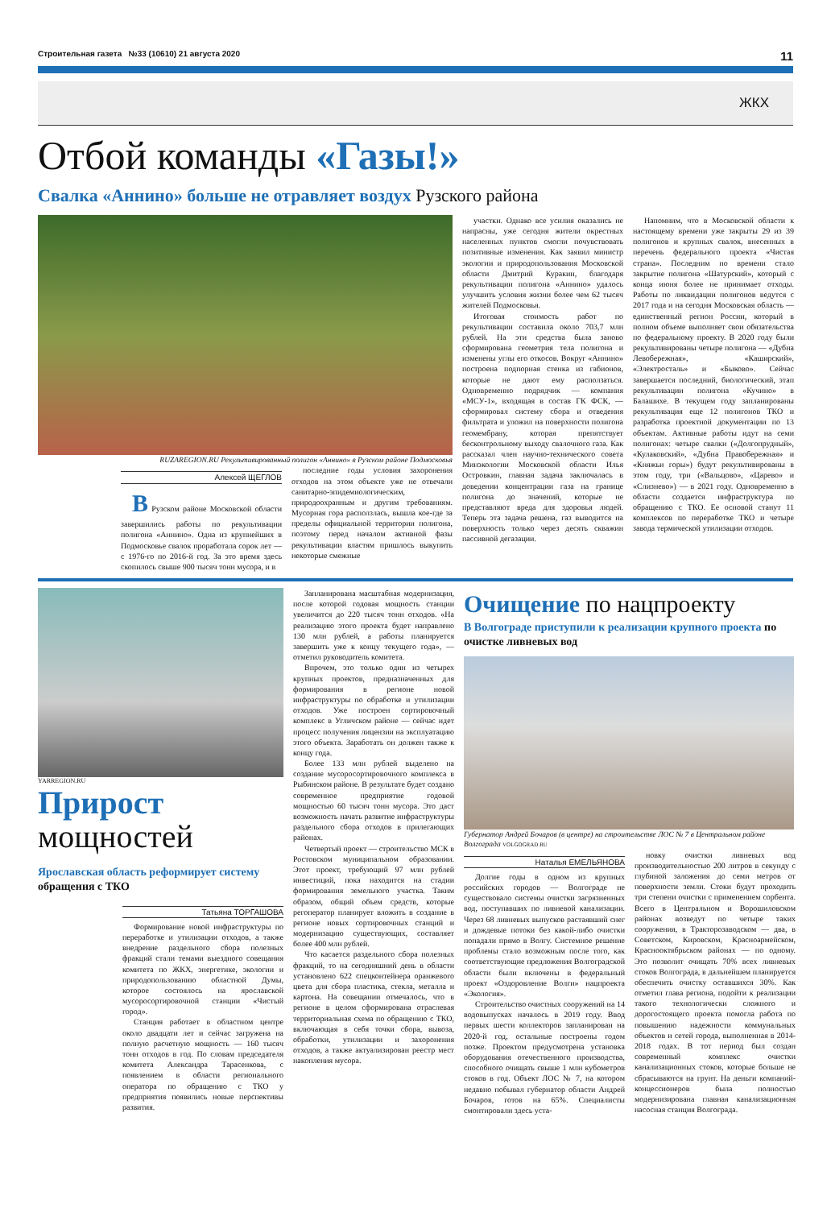Строительная газета №33 (10610) 21 августа 2020 11
ЖКХ
Отбой команды «Газы!»
Свалка «Аннино» больше не отравляет воздух Рузского района
RUZAREGION.RU Рекультивированный полигон «Аннино» в Рузском районе Подмосковья
Алексей ЩЕГЛОВ
В Рузском районе Московской области завершились работы по рекультивации полигона «Аннино». Одна из крупнейших в Подмосковье свалок проработала сорок лет — с 1976-го по 2016-й год. За это время здесь скопилось свыше 900 тысяч тонн мусора, и в
последние годы условия захоронения отходов на этом объекте уже не отвечали санитарно-эпидемиологическим, природоохранным и другим требованиям. Мусорная гора расползлась, вышла кое-где за пределы официальной территории полигона, поэтому перед началом активной фазы рекультивации властям пришлось выкупить некоторые смежные
участки. Однако все усилия оказались не напрасны, уже сегодня жители окрестных населенных пунктов смогли почувствовать позитивные изменения. Как заявил министр экологии и природопользования Московской области Дмитрий Куракин, благодаря рекультивации полигона «Аннино» удалось улучшить условия жизни более чем 62 тысяч жителей Подмосковья.
Итоговая стоимость работ по рекультивации составила около 703,7 млн рублей. На эти средства была заново сформирована геометрия тела полигона и изменены углы его откосов. Вокруг «Аннино» построена подпорная стенка из габионов, которые не дают ему расползаться. Одновременно подрядчик — компания «МСУ-1», входящая в состав ГК ФСК, — сформировал систему сбора и отведения фильтрата и уложил на поверхности полигона геомембрану, которая препятствует бесконтрольному выходу свалочного газа. Как рассказал член научно-технического совета Минэкологии Московской области Илья Островкин, главная задача заключалась в доведении концентрации газа на границе полигона до значений, которые не представляют вреда для здоровья людей. Теперь эта задача решена, газ выводится на поверхность только через десять скважин пассивной дегазации.
Напомним, что в Московской области к настоящему времени уже закрыты 29 из 39 полигонов и крупных свалок, внесенных в перечень федерального проекта «Чистая страна». Последним по времени стало закрытие полигона «Шатурский», который с конца июня более не принимает отходы. Работы по ликвидации полигонов ведутся с 2017 года и на сегодня Московская область — единственный регион России, который в полном объеме выполняет свои обязательства по федеральному проекту. В 2020 году были рекультивированы четыре полигона — «Дубна Левобережная», «Каширский», «Электросталь» и «Быково». Сейчас завершается последний, биологический, этап рекультивации полигона «Кучино» в Балашихе. В текущем году запланированы рекультивация еще 12 полигонов ТКО и разработка проектной документации по 13 объектам. Активные работы идут на семи полигонах: четыре свалки («Долгопрудный», «Кулаковский», «Дубна Правобережная» и «Княжьи горы») будут рекультивированы в этом году, три («Вальцово», «Царево» и «Слизнево») — в 2021 году. Одновременно в области создается инфраструктура по обращению с ТКО. Ее основой станут 11 комплексов по переработке ТКО и четыре завода термической утилизации отходов.
YARREGION.RU
Прирост
мощностей
Ярославская область реформирует систему обращения с ТКО
Татьяна ТОРГАШОВА
Формирование новой инфраструктуры по переработке и утилизации отходов, а также внедрение раздельного сбора полезных фракций стали темами выездного совещания комитета по ЖКХ, энергетике, экологии и природопользованию областной Думы, которое состоялось на ярославской мусоросортировочной станции «Чистый город».
Станция работает в областном центре около двадцати лет и сейчас загружена на полную расчетную мощность — 160 тысяч тонн отходов в год. По словам председателя комитета Александра Тарасенкова, с появлением в области регионального оператора по обращению с ТКО у предприятия появились новые перспективы развития.
Запланирована масштабная модернизация, после которой годовая мощность станции увеличится до 220 тысяч тонн отходов. «На реализацию этого проекта будет направлено 130 млн рублей, а работы планируется завершить уже к концу текущего года», — отметил руководитель комитета.
Впрочем, это только один из четырех крупных проектов, предназначенных для формирования в регионе новой инфраструктуры по обработке и утилизации отходов. Уже построен сортировочный комплекс в Угличском районе — сейчас идет процесс получения лицензии на эксплуатацию этого объекта. Заработать он должен также к концу года.
Более 133 млн рублей выделено на создание мусоросортировочного комплекса в Рыбинском районе. В результате будет создано современное предприятие годовой мощностью 60 тысяч тонн мусора. Это даст возможность начать развитие инфраструктуры раздельного сбора отходов в прилегающих районах.
Четвертый проект — строительство МСК в Ростовском муниципальном образовании. Этот проект, требующий 97 млн рублей инвестиций, пока находится на стадии формирования земельного участка. Таким образом, общий объем средств, которые регоператор планирует вложить в создание в регионе новых сортировочных станций и модернизацию существующих, составляет более 400 млн рублей.
Что касается раздельного сбора полезных фракций, то на сегодняшний день в области установлено 622 спецконтейнера оранжевого цвета для сбора пластика, стекла, металла и картона. На совещании отмечалось, что в регионе в целом сформирована отраслевая территориальная схема по обращению с ТКО, включающая в себя точки сбора, вывоза, обработки, утилизации и захоронения отходов, а также актуализирован реестр мест накопления мусора.
Очищение по нацпроекту
В Волгограде приступили к реализации крупного проекта по очистке ливневых вод
Губернатор Андрей Бочаров (в центре) на строительстве ЛОС № 7 в Центральном районе Волгограда VOLGOGRAD.RU
Наталья ЕМЕЛЬЯНОВА
Долгие годы в одном из крупных российских городов — Волгограде не существовало системы очистки загрязненных вод, поступавших по ливневой канализации. Через 68 ливневых выпусков растаявший снег и дождевые потоки без какой-либо очистки попадали прямо в Волгу. Системное решение проблемы стало возможным после того, как соответствующие предложения Волгоградской области были включены в федеральный проект «Оздоровление Волги» нацпроекта «Экология».
Строительство очистных сооружений на 14 водовыпусках началось в 2019 году. Ввод первых шести коллекторов запланирован на 2020-й год, остальные построены годом позже. Проектом предусмотрена установка оборудования отечественного производства, способного очищать свыше 1 млн кубометров стоков в год. Объект ЛОС № 7, на котором недавно побывал губернатор области Андрей Бочаров, готов на 65%. Специалисты смонтировали здесь уста-
новку очистки ливневых вод производительностью 200 литров в секунду с глубиной заложения до семи метров от поверхности земли. Стоки будут проходить три степени очистки с применением сорбента. Всего в Центральном и Ворошиловском районах возведут по четыре таких сооружения, в Тракторозаводском — два, в Советском, Кировском, Красноармейском, Краснооктябрьском районах — по одному. Это позволит очищать 70% всех ливневых стоков Волгограда, в дальнейшем планируется обеспечить очистку оставшихся 30%. Как отметил глава региона, подойти к реализации такого технологически сложного и дорогостоящего проекта помогла работа по повышению надежности коммунальных объектов и сетей города, выполненная в 2014-2018 годах. В тот период был создан современный комплекс очистки канализационных стоков, которые больше не сбрасываются на грунт. На деньги компаний-концессионеров была полностью модернизирована главная канализационная насосная станция Волгограда.